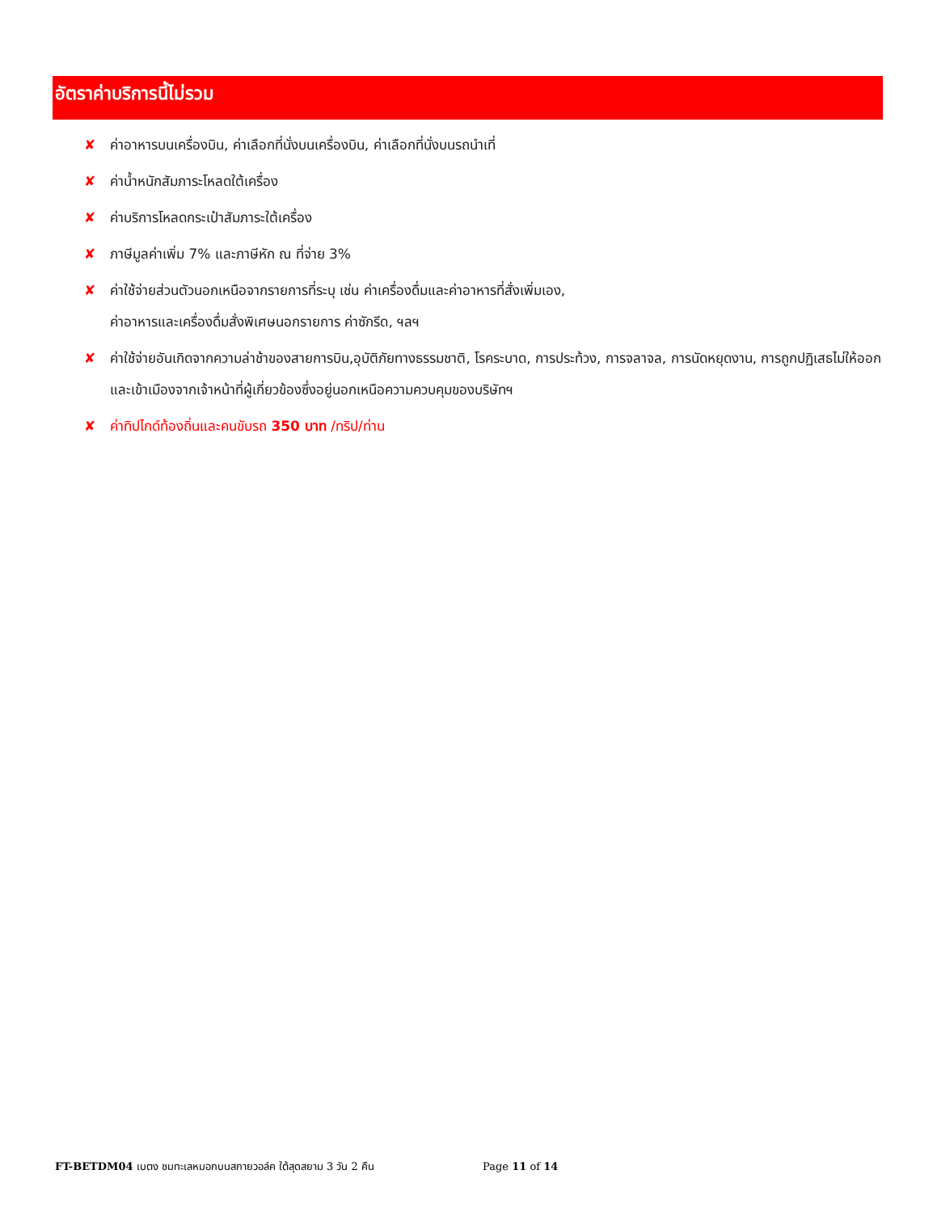อัตราค่าบริการนี้ไม่รวม
✘ ค่าอาหารบนเครื่องบิน, ค่าเลือกที่นั่งบนเครื่องบิน, ค่าเลือกที่นั่งบนรถนำเที่
✘ ค่าน้ำหนักสัมภาระโหลดใต้เครื่อง
✘ ค่าบริการโหลดกระเป๋าสัมภาระใต้เครื่อง
✘ ภาษีมูลค่าเพิ่ม 7% และภาษีหัก ณ ที่จ่าย 3%
✘ ค่าใช้จ่ายส่วนตัวนอกเหนือจากรายการที่ระบุ เช่น ค่าเครื่องดื่มและค่าอาหารที่สั่งเพิ่มเอง,
ค่าอาหารและเครื่องดื่มสั่งพิเศษนอกรายการ ค่าซักรีด, ฯลฯ
✘ ค่าใช้จ่ายอันเกิดจากความล่าช้าของสายการบิน,อุบัติภัยทางธรรมชาติ, โรคระบาด, การประท้วง, การจลาจล, การนัดหยุดงาน, การถูกปฏิเสธไม่ให้ออกและเข้าเมืองจากเจ้าหน้าที่ผู้เกี่ยวข้องซึ่งอยู่นอกเหนือความควบคุมของบริษัทฯ
✘ ค่าทิปไกด์ท้องถิ่นและคนขับรถ 350 บาท /ทริป/ท่าน
FT-BETDM04 เบตง ชมทะเลหมอกบนสกายวอล์ค ใต้สุดสยาม 3 วัน 2 คืน Page 11 of 14